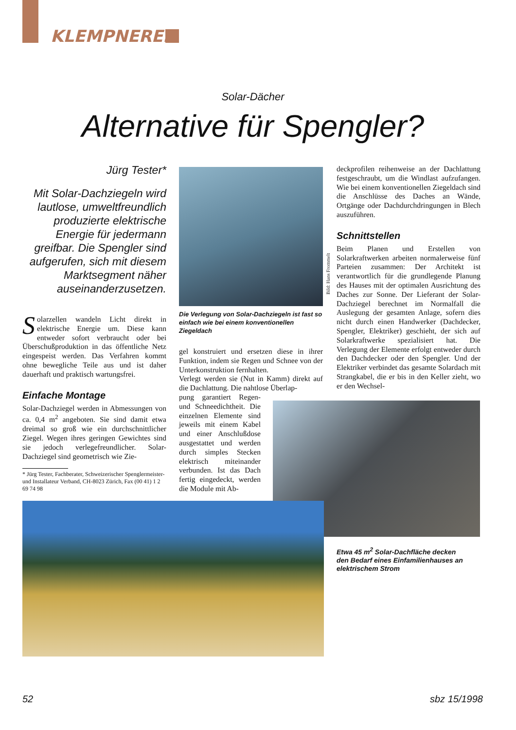KLEMPNEREI
Solar-Dächer
Alternative für Spengler?
Jürg Tester*
Mit Solar-Dachziegeln wird lautlose, umweltfreundlich produzierte elektrische Energie für jedermann greifbar. Die Spengler sind aufgerufen, sich mit diesem Marktsegment näher auseinanderzusetzen.
Solarzellen wandeln Licht direkt in elektrische Energie um. Diese kann entweder sofort verbraucht oder bei Überschußproduktion in das öffentliche Netz eingespeist werden. Das Verfahren kommt ohne bewegliche Teile aus und ist daher dauerhaft und praktisch wartungsfrei.
Einfache Montage
Solar-Dachziegel werden in Abmessungen von ca. 0,4 m<sup>2</sup> angeboten. Sie sind damit etwa dreimal so groß wie ein durchschnittlicher Ziegel. Wegen ihres geringen Gewichtes sind sie jedoch verlegefreundlicher. Solar-Dachziegel sind geometrisch wie Zie-
* Jürg Tester, Fachberater, Schweizerischer Spenglermeister- und Installateur Verband, CH-8023 Zürich, Fax (00 41) 1 2 69 74 98
Bild: Hans Frommelt
Die Verlegung von Solar-Dachziegeln ist fast so einfach wie bei einem konventionellen Ziegeldach
gel konstruiert und ersetzen diese in ihrer Funktion, indem sie Regen und Schnee von der Unterkonstruktion fernhalten.
Verlegt werden sie (Nut in Kamm) direkt auf die Dachlattung. Die nahtlose Überlap-
pung garantiert Regen- und Schneedichtheit. Die einzelnen Elemente sind jeweils mit einem Kabel und einer Anschlußdose ausgestattet und werden durch simples Stecken elektrisch miteinander verbunden. Ist das Dach fertig eingedeckt, werden die Module mit Ab-
deckprofilen reihenweise an der Dachlattung festgeschraubt, um die Windlast aufzufangen. Wie bei einem konventionellen Ziegeldach sind die Anschlüsse des Daches an Wände, Ortgänge oder Dachdurchdringungen in Blech auszuführen.
Schnittstellen
Beim Planen und Erstellen von Solarkraftwerken arbeiten normalerweise fünf Parteien zusammen: Der Architekt ist verantwortlich für die grundlegende Planung des Hauses mit der optimalen Ausrichtung des Daches zur Sonne. Der Lieferant der Solar-Dachziegel berechnet im Normalfall die Auslegung der gesamten Anlage, sofern dies nicht durch einen Handwerker (Dachdecker, Spengler, Elektriker) geschieht, der sich auf Solarkraftwerke spezialisiert hat. Die Verlegung der Elemente erfolgt entweder durch den Dachdecker oder den Spengler. Und der Elektriker verbindet das gesamte Solardach mit Strangkabel, die er bis in den Keller zieht, wo er den Wechsel-
Etwa 45 m<sup>2</sup> Solar-Dachfläche decken den Bedarf eines Einfamilienhauses an elektrischem Strom
52 sbz 15/1998